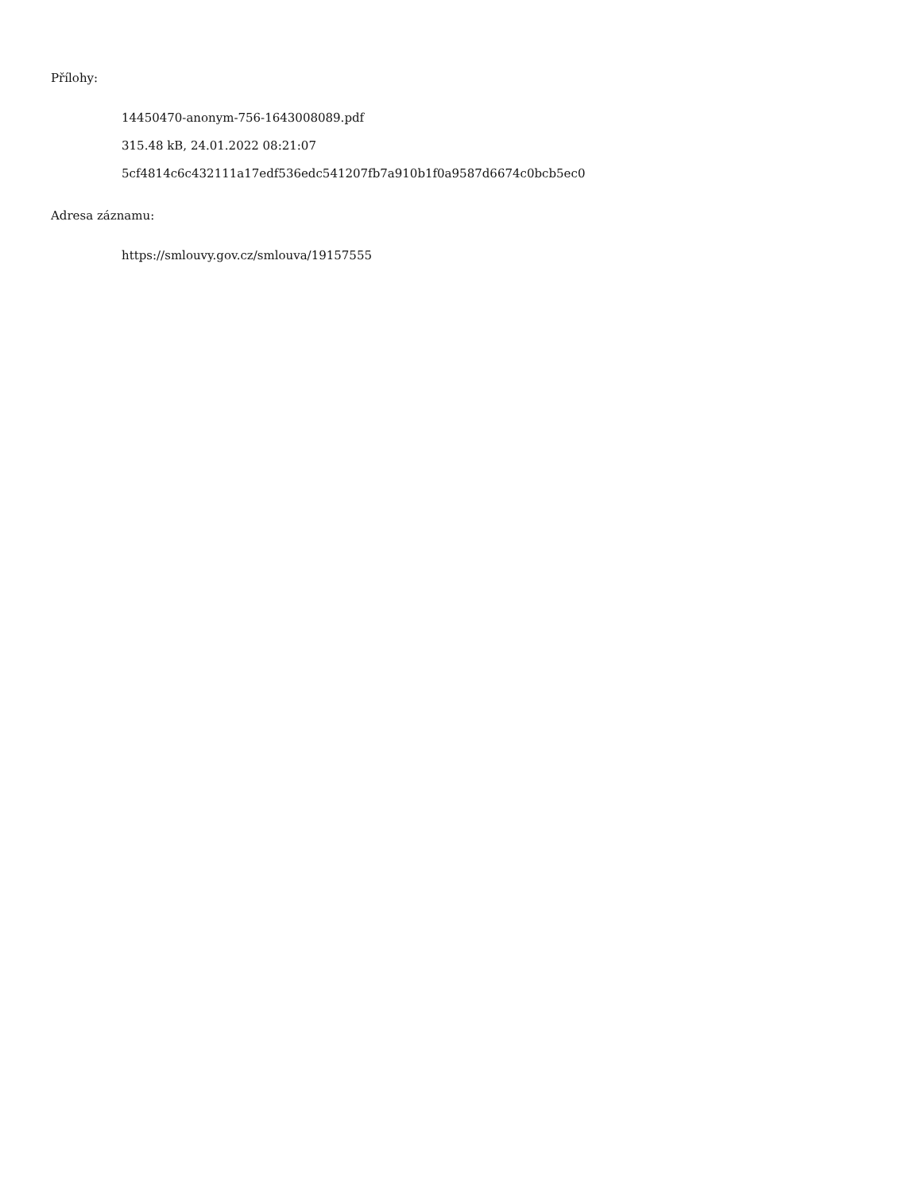Přílohy:
14450470-anonym-756-1643008089.pdf
315.48 kB, 24.01.2022 08:21:07
5cf4814c6c432111a17edf536edc541207fb7a910b1f0a9587d6674c0bcb5ec0
Adresa záznamu:
https://smlouvy.gov.cz/smlouva/19157555